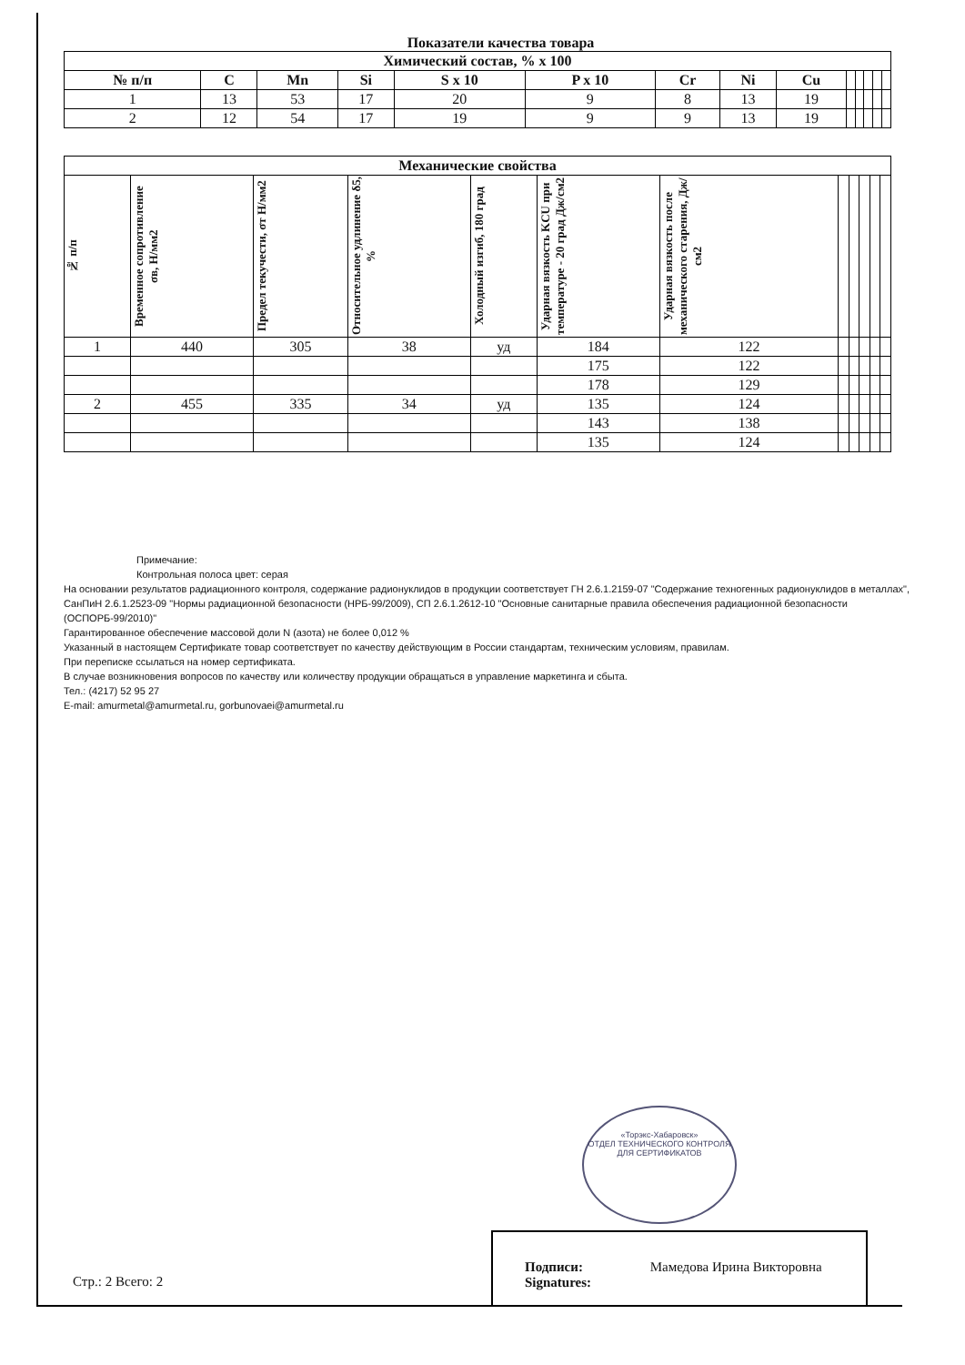Показатели качества товара
| Химический состав, % x 100 | | | | | | | | | | | | | |
| № п/п | C | Mn | Si | S x 10 | P x 10 | Cr | Ni | Cu | | | | | |
| 1 | 13 | 53 | 17 | 20 | 9 | 8 | 13 | 19 | | | | | |
| 2 | 12 | 54 | 17 | 19 | 9 | 9 | 13 | 19 | | | | | |
| Механические свойства | | | | | | | | | | | |
| № п/п | Временное сопротивление σв, Н/мм2 | Предел текучести, σт Н/мм2 | Относительное удлинение δ5, % | Холодный изгиб, 180 град | Ударная вязкость KCU при температуре - 20 град Дж/см2 | Ударная вязкость после механического старения, Дж/см2 | | | | | |
| 1 | 440 | 305 | 38 | уд | 184 | 122 | | | | | |
| | | | | | 175 | 122 | | | | | |
| | | | | | 178 | 129 | | | | | |
| 2 | 455 | 335 | 34 | уд | 135 | 124 | | | | | |
| | | | | | 143 | 138 | | | | | |
| | | | | | 135 | 124 | | | | | |
Примечание:
Контрольная полоса цвет: серая
На основании результатов радиационного контроля, содержание радионуклидов в продукции соответствует ГН 2.6.1.2159-07 "Содержание техногенных радионуклидов в металлах", СанПиН 2.6.1.2523-09 "Нормы радиационной безопасности (НРБ-99/2009), СП 2.6.1.2612-10 "Основные санитарные правила обеспечения радиационной безопасности (ОСПОРБ-99/2010)"
Гарантированное обеспечение массовой доли N (азота) не более 0,012 %
Указанный в настоящем Сертификате товар соответствует по качеству действующим в России стандартам, техническим условиям, правилам.
При переписке ссылаться на номер сертификата.
В случае возникновения вопросов по качеству или количеству продукции обращаться в управление маркетинга и сбыта.
Тел.: (4217) 52 95 27
E-mail: amurmetal@amurmetal.ru, gorbunovaei@amurmetal.ru
«Торэкс-Хабаровск»
ОТДЕЛ ТЕХНИЧЕСКОГО КОНТРОЛЯ
ДЛЯ СЕРТИФИКАТОВ
Стр.: 2 Всего: 2
Подписи: Мамедова Ирина Викторовна
Signatures: